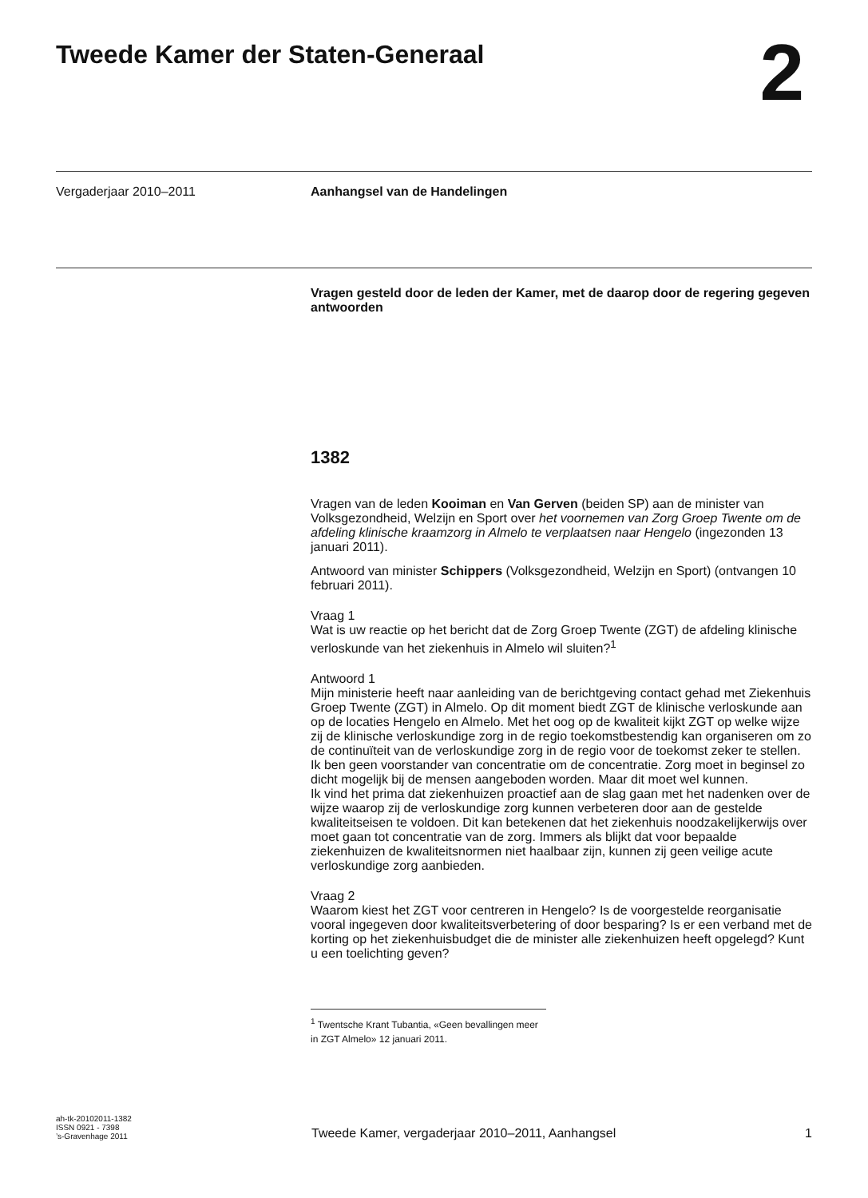Tweede Kamer der Staten-Generaal
2
Vergaderjaar 2010–2011
Aanhangsel van de Handelingen
Vragen gesteld door de leden der Kamer, met de daarop door de regering gegeven antwoorden
1382
Vragen van de leden Kooiman en Van Gerven (beiden SP) aan de minister van Volksgezondheid, Welzijn en Sport over het voornemen van Zorg Groep Twente om de afdeling klinische kraamzorg in Almelo te verplaatsen naar Hengelo (ingezonden 13 januari 2011).
Antwoord van minister Schippers (Volksgezondheid, Welzijn en Sport) (ontvangen 10 februari 2011).
Vraag 1
Wat is uw reactie op het bericht dat de Zorg Groep Twente (ZGT) de afdeling klinische verloskunde van het ziekenhuis in Almelo wil sluiten?<sup>1</sup>
Antwoord 1
Mijn ministerie heeft naar aanleiding van de berichtgeving contact gehad met Ziekenhuis Groep Twente (ZGT) in Almelo. Op dit moment biedt ZGT de klinische verloskunde aan op de locaties Hengelo en Almelo. Met het oog op de kwaliteit kijkt ZGT op welke wijze zij de klinische verloskundige zorg in de regio toekomstbestendig kan organiseren om zo de continuïteit van de verloskundige zorg in de regio voor de toekomst zeker te stellen.
Ik ben geen voorstander van concentratie om de concentratie. Zorg moet in beginsel zo dicht mogelijk bij de mensen aangeboden worden. Maar dit moet wel kunnen.
Ik vind het prima dat ziekenhuizen proactief aan de slag gaan met het nadenken over de wijze waarop zij de verloskundige zorg kunnen verbeteren door aan de gestelde kwaliteitseisen te voldoen. Dit kan betekenen dat het ziekenhuis noodzakelijkerwijs over moet gaan tot concentratie van de zorg. Immers als blijkt dat voor bepaalde ziekenhuizen de kwaliteitsnormen niet haalbaar zijn, kunnen zij geen veilige acute verloskundige zorg aanbieden.
Vraag 2
Waarom kiest het ZGT voor centreren in Hengelo? Is de voorgestelde reorganisatie vooral ingegeven door kwaliteitsverbetering of door besparing? Is er een verband met de korting op het ziekenhuisbudget die de minister alle ziekenhuizen heeft opgelegd? Kunt u een toelichting geven?
<sup>1</sup> Twentsche Krant Tubantia, «Geen bevallingen meer in ZGT Almelo» 12 januari 2011.
ah-tk-20102011-1382
ISSN 0921 - 7398
’s-Gravenhage 2011
Tweede Kamer, vergaderjaar 2010–2011, Aanhangsel
1